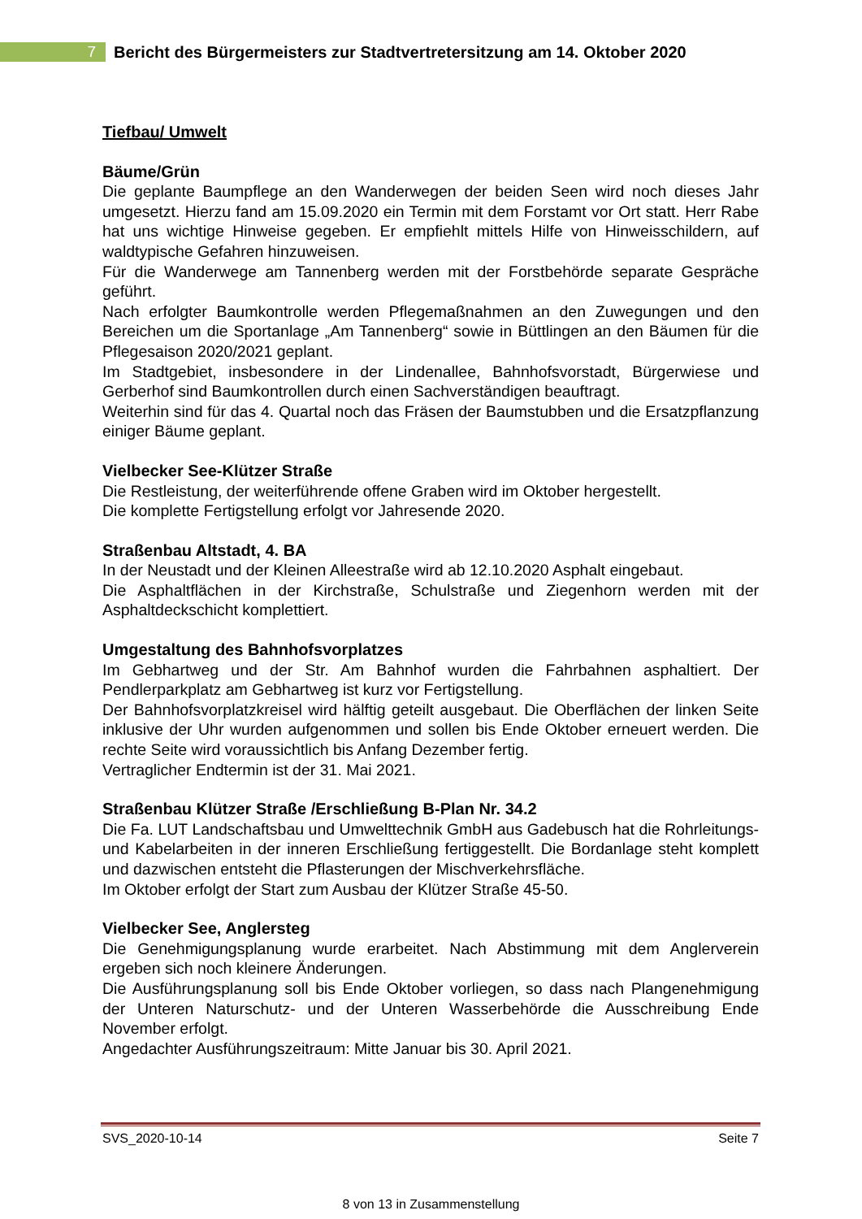7
Bericht des Bürgermeisters zur Stadtvertretersitzung am 14. Oktober 2020
Tiefbau/ Umwelt
Bäume/Grün
Die geplante Baumpflege an den Wanderwegen der beiden Seen wird noch dieses Jahr umgesetzt. Hierzu fand am 15.09.2020 ein Termin mit dem Forstamt vor Ort statt. Herr Rabe hat uns wichtige Hinweise gegeben. Er empfiehlt mittels Hilfe von Hinweisschildern, auf waldtypische Gefahren hinzuweisen.
Für die Wanderwege am Tannenberg werden mit der Forstbehörde separate Gespräche geführt.
Nach erfolgter Baumkontrolle werden Pflegemaßnahmen an den Zuwegungen und den Bereichen um die Sportanlage „Am Tannenberg“ sowie in Büttlingen an den Bäumen für die Pflegesaison 2020/2021 geplant.
Im Stadtgebiet, insbesondere in der Lindenallee, Bahnhofsvorstadt, Bürgerwiese und Gerberhof sind Baumkontrollen durch einen Sachverständigen beauftragt.
Weiterhin sind für das 4. Quartal noch das Fräsen der Baumstubben und die Ersatzpflanzung einiger Bäume geplant.
Vielbecker See-Klützer Straße
Die Restleistung, der weiterführende offene Graben wird im Oktober hergestellt.
Die komplette Fertigstellung erfolgt vor Jahresende 2020.
Straßenbau Altstadt, 4. BA
In der Neustadt und der Kleinen Alleestraße wird ab 12.10.2020 Asphalt eingebaut.
Die Asphaltflächen in der Kirchstraße, Schulstraße und Ziegenhorn werden mit der Asphaltdeckschicht komplettiert.
Umgestaltung des Bahnhofsvorplatzes
Im Gebhartweg und der Str. Am Bahnhof wurden die Fahrbahnen asphaltiert. Der Pendlerparkplatz am Gebhartweg ist kurz vor Fertigstellung.
Der Bahnhofsvorplatzkreisel wird hälftig geteilt ausgebaut. Die Oberflächen der linken Seite inklusive der Uhr wurden aufgenommen und sollen bis Ende Oktober erneuert werden. Die rechte Seite wird voraussichtlich bis Anfang Dezember fertig.
Vertraglicher Endtermin ist der 31. Mai 2021.
Straßenbau Klützer Straße /Erschließung B-Plan Nr. 34.2
Die Fa. LUT Landschaftsbau und Umwelttechnik GmbH aus Gadebusch hat die Rohrleitungs- und Kabelarbeiten in der inneren Erschließung fertiggestellt. Die Bordanlage steht komplett und dazwischen entsteht die Pflasterungen der Mischverkehrsfläche.
Im Oktober erfolgt der Start zum Ausbau der Klützer Straße 45-50.
Vielbecker See, Anglersteg
Die Genehmigungsplanung wurde erarbeitet. Nach Abstimmung mit dem Anglerverein ergeben sich noch kleinere Änderungen.
Die Ausführungsplanung soll bis Ende Oktober vorliegen, so dass nach Plangenehmigung der Unteren Naturschutz- und der Unteren Wasserbehörde die Ausschreibung Ende November erfolgt.
Angedachter Ausführungszeitraum: Mitte Januar bis 30. April 2021.
SVS_2020-10-14 Seite 7
8 von 13 in Zusammenstellung